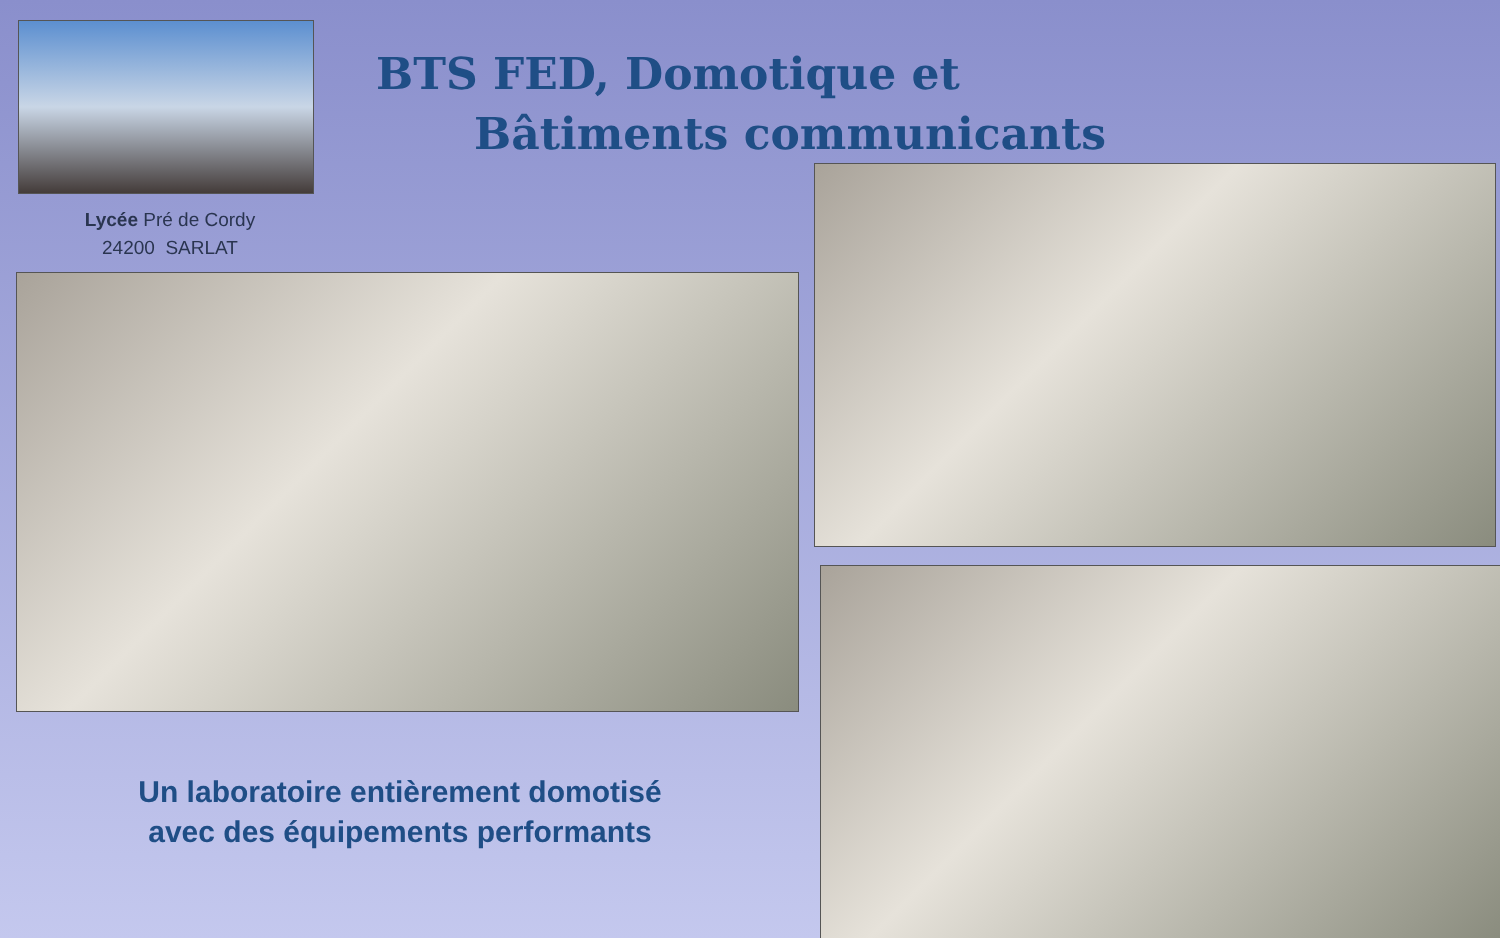BTS FED, Domotique et
Bâtiments communicants
Lycée Pré de Cordy
24200 SARLAT
Un laboratoire entièrement domotisé
avec des équipements performants